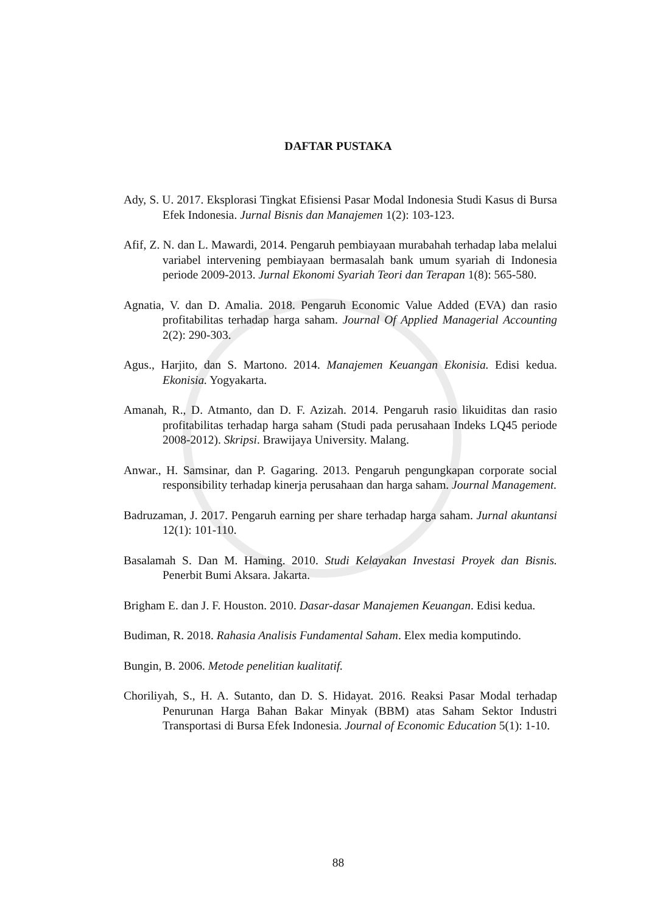DAFTAR PUSTAKA
Ady, S. U. 2017. Eksplorasi Tingkat Efisiensi Pasar Modal Indonesia Studi Kasus di Bursa Efek Indonesia. Jurnal Bisnis dan Manajemen 1(2): 103-123.
Afif, Z. N. dan L. Mawardi, 2014. Pengaruh pembiayaan murabahah terhadap laba melalui variabel intervening pembiayaan bermasalah bank umum syariah di Indonesia periode 2009-2013. Jurnal Ekonomi Syariah Teori dan Terapan 1(8): 565-580.
Agnatia, V. dan D. Amalia. 2018. Pengaruh Economic Value Added (EVA) dan rasio profitabilitas terhadap harga saham. Journal Of Applied Managerial Accounting 2(2): 290-303.
Agus., Harjito, dan S. Martono. 2014. Manajemen Keuangan Ekonisia. Edisi kedua. Ekonisia. Yogyakarta.
Amanah, R., D. Atmanto, dan D. F. Azizah. 2014. Pengaruh rasio likuiditas dan rasio profitabilitas terhadap harga saham (Studi pada perusahaan Indeks LQ45 periode 2008-2012). Skripsi. Brawijaya University. Malang.
Anwar., H. Samsinar, dan P. Gagaring. 2013. Pengaruh pengungkapan corporate social responsibility terhadap kinerja perusahaan dan harga saham. Journal Management.
Badruzaman, J. 2017. Pengaruh earning per share terhadap harga saham. Jurnal akuntansi 12(1): 101-110.
Basalamah S. Dan M. Haming. 2010. Studi Kelayakan Investasi Proyek dan Bisnis. Penerbit Bumi Aksara. Jakarta.
Brigham E. dan J. F. Houston. 2010. Dasar-dasar Manajemen Keuangan. Edisi kedua.
Budiman, R. 2018. Rahasia Analisis Fundamental Saham. Elex media komputindo.
Bungin, B. 2006. Metode penelitian kualitatif.
Choriliyah, S., H. A. Sutanto, dan D. S. Hidayat. 2016. Reaksi Pasar Modal terhadap Penurunan Harga Bahan Bakar Minyak (BBM) atas Saham Sektor Industri Transportasi di Bursa Efek Indonesia. Journal of Economic Education 5(1): 1-10.
88